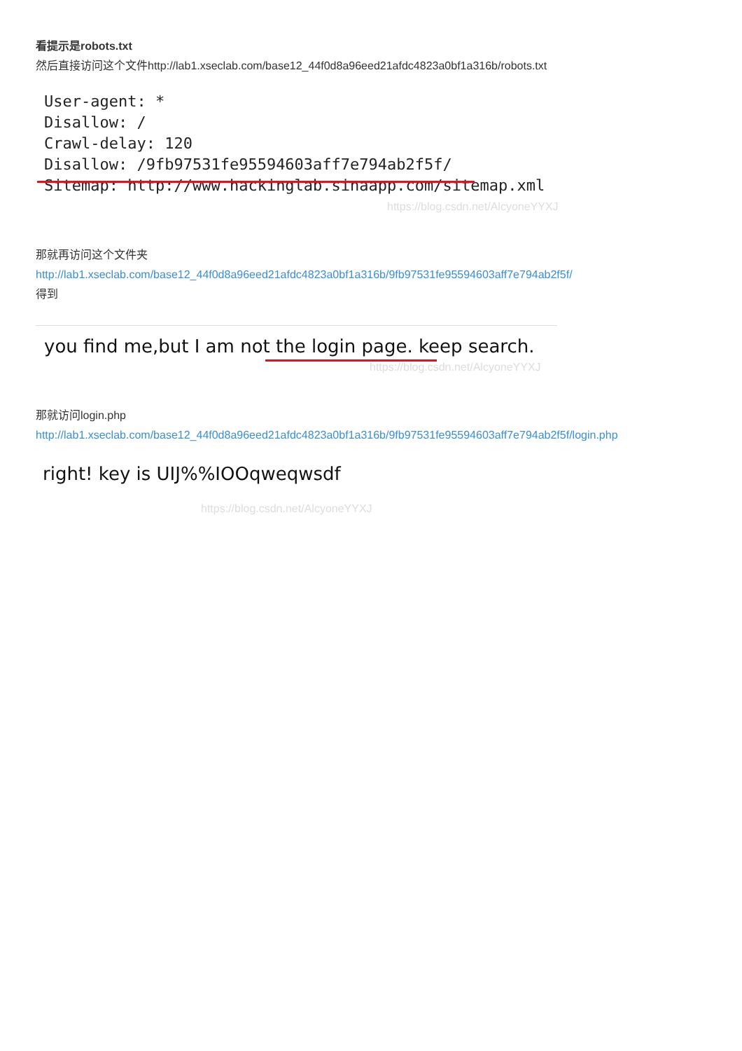看提示是robots.txt
然后直接访问这个文件http://lab1.xseclab.com/base12_44f0d8a96eed21afdc4823a0bf1a316b/robots.txt
User-agent: *
Disallow: /
Crawl-delay: 120
Disallow: /9fb97531fe95594603aff7e794ab2f5f/
Sitemap: http://www.hackinglab.sinaapp.com/sitemap.xml
https://blog.csdn.net/AlcyoneYYXJ
那就再访问这个文件夹
http://lab1.xseclab.com/base12_44f0d8a96eed21afdc4823a0bf1a316b/9fb97531fe95594603aff7e794ab2f5f/
得到
you find me,but I am not the login page. keep search.
https://blog.csdn.net/AlcyoneYYXJ
那就访问login.php
http://lab1.xseclab.com/base12_44f0d8a96eed21afdc4823a0bf1a316b/9fb97531fe95594603aff7e794ab2f5f/login.php
right! key is UIJ%%IOOqweqwsdf
https://blog.csdn.net/AlcyoneYYXJ